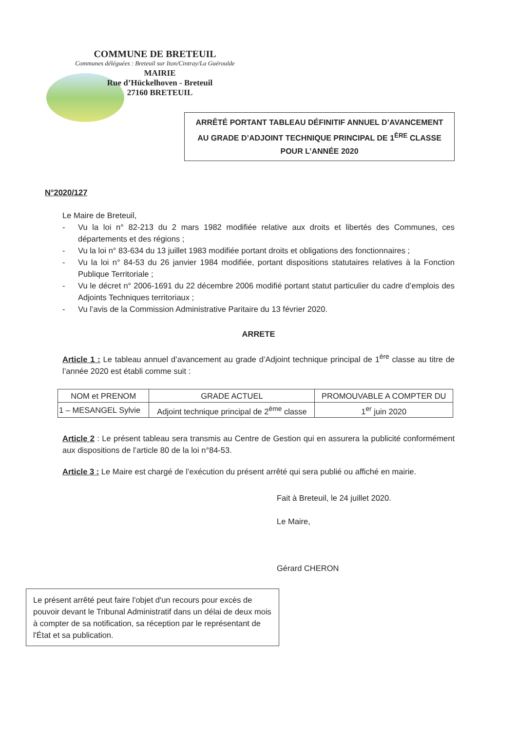COMMUNE DE BRETEUIL
Communes déléguées : Breteuil sur Iton/Cintray/La Guéroulde
MAIRIE
Rue d’Hückelhoven - Breteuil
27160 BRETEUIL
ARRÊTÉ PORTANT TABLEAU DÉFINITIF ANNUEL D’AVANCEMENT
AU GRADE D’ADJOINT TECHNIQUE PRINCIPAL DE 1<sup>ÈRE</sup> CLASSE
POUR L’ANNÉE 2020
N°2020/127
Le Maire de Breteuil,
- Vu la loi n° 82-213 du 2 mars 1982 modifiée relative aux droits et libertés des Communes, ces départements et des régions ;
- Vu la loi n° 83-634 du 13 juillet 1983 modifiée portant droits et obligations des fonctionnaires ;
- Vu la loi n° 84-53 du 26 janvier 1984 modifiée, portant dispositions statutaires relatives à la Fonction Publique Territoriale ;
- Vu le décret n° 2006-1691 du 22 décembre 2006 modifié portant statut particulier du cadre d’emplois des Adjoints Techniques territoriaux ;
- Vu l’avis de la Commission Administrative Paritaire du 13 février 2020.
ARRETE
Article 1 : Le tableau annuel d’avancement au grade d’Adjoint technique principal de 1<sup>ère</sup> classe au titre de l’année 2020 est établi comme suit :
| NOM et PRENOM | GRADE ACTUEL | PROMOUVABLE A COMPTER DU |
| --- | --- | --- |
| 1 – MESANGEL Sylvie | Adjoint technique principal de 2<sup>ème</sup> classe | 1<sup>er</sup> juin 2020 |
Article 2 : Le présent tableau sera transmis au Centre de Gestion qui en assurera la publicité conformément aux dispositions de l’article 80 de la loi n°84-53.
Article 3 : Le Maire est chargé de l’exécution du présent arrêté qui sera publié ou affiché en mairie.
Fait à Breteuil, le 24 juillet 2020.
Le Maire,
Gérard CHERON
Le présent arrêté peut faire l'objet d'un recours pour excès de pouvoir devant le Tribunal Administratif dans un délai de deux mois à compter de sa notification, sa réception par le représentant de l'État et sa publication.